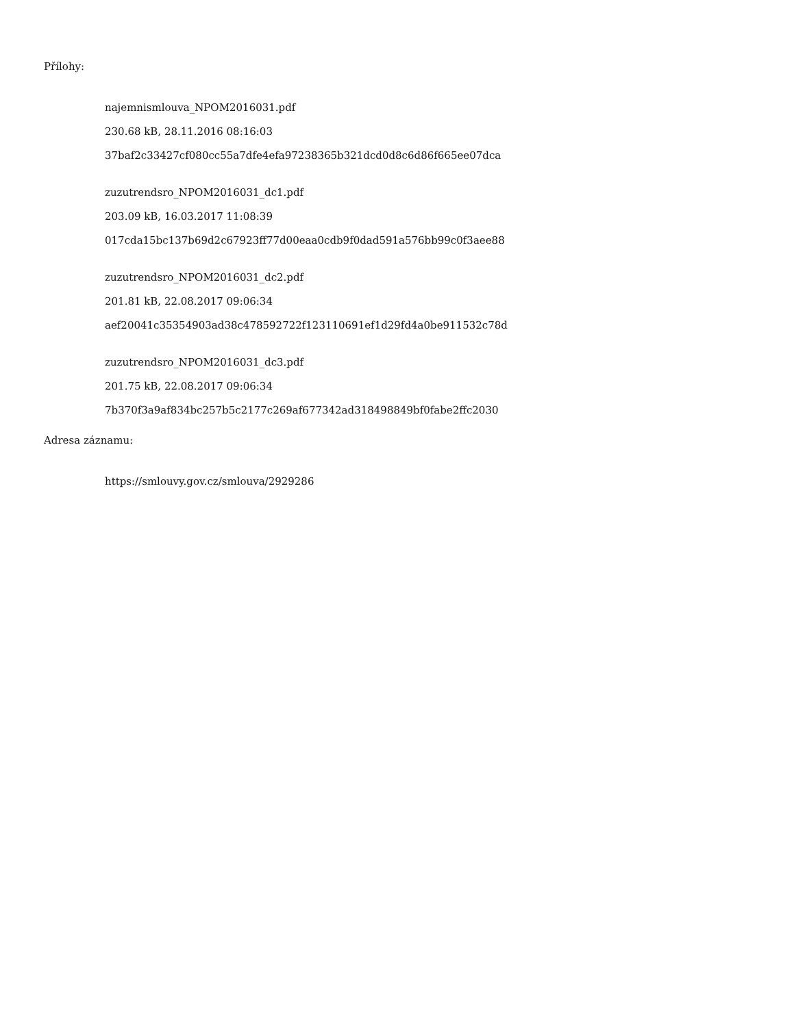Přílohy:
najemnismlouva_NPOM2016031.pdf
230.68 kB, 28.11.2016 08:16:03
37baf2c33427cf080cc55a7dfe4efa97238365b321dcd0d8c6d86f665ee07dca
zuzutrendsro_NPOM2016031_dc1.pdf
203.09 kB, 16.03.2017 11:08:39
017cda15bc137b69d2c67923ff77d00eaa0cdb9f0dad591a576bb99c0f3aee88
zuzutrendsro_NPOM2016031_dc2.pdf
201.81 kB, 22.08.2017 09:06:34
aef20041c35354903ad38c478592722f123110691ef1d29fd4a0be911532c78d
zuzutrendsro_NPOM2016031_dc3.pdf
201.75 kB, 22.08.2017 09:06:34
7b370f3a9af834bc257b5c2177c269af677342ad318498849bf0fabe2ffc2030
Adresa záznamu:
https://smlouvy.gov.cz/smlouva/2929286